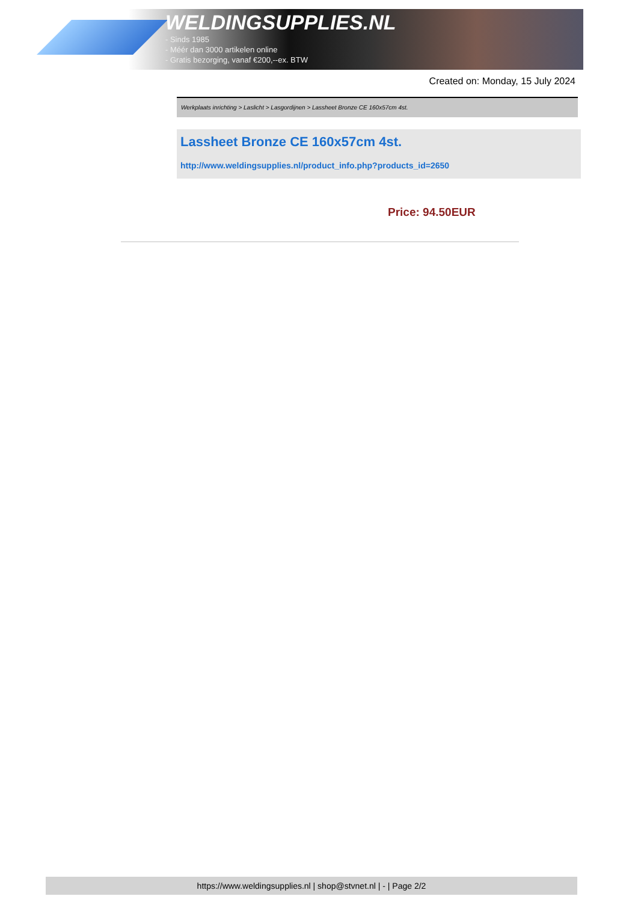WELDINGSUPPLIES.NL
- Sinds 1985
- Méér dan 3000 artikelen online
- Gratis bezorging, vanaf €200,--ex. BTW
Created on: Monday, 15 July 2024
Werkplaats inrichting > Laslicht > Lasgordijnen > Lassheet Bronze CE 160x57cm 4st.
Lassheet Bronze CE 160x57cm 4st.
http://www.weldingsupplies.nl/product_info.php?products_id=2650
Price: 94.50EUR
https://www.weldingsupplies.nl | shop@stvnet.nl | - | Page 2/2